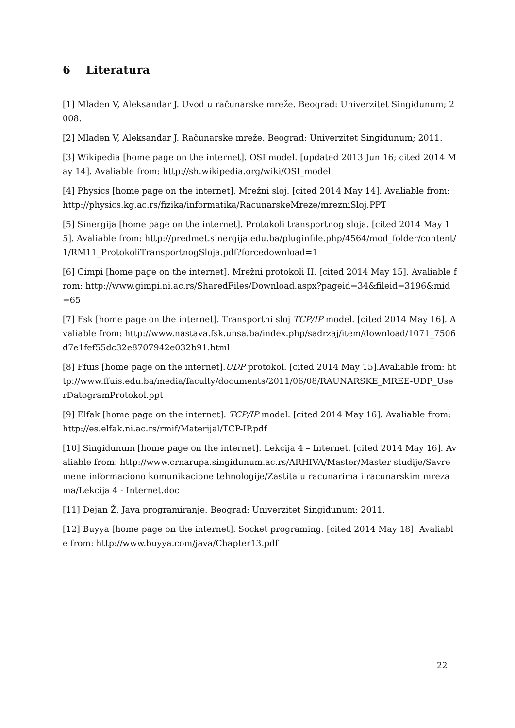6 Literatura
[1] Mladen V, Aleksandar J. Uvod u računarske mreže. Beograd: Univerzitet Singidunum; 2008.
[2] Mladen V, Aleksandar J. Računarske mreže. Beograd: Univerzitet Singidunum; 2011.
[3] Wikipedia [home page on the internet]. OSI model. [updated 2013 Jun 16; cited 2014 May 14]. Avaliable from: http://sh.wikipedia.org/wiki/OSI_model
[4] Physics [home page on the internet]. Mrežni sloj. [cited 2014 May 14]. Avaliable from: http://physics.kg.ac.rs/fizika/informatika/RacunarskeMreze/mrezniSloj.PPT
[5] Sinergija [home page on the internet]. Protokoli transportnog sloja. [cited 2014 May 15]. Avaliable from: http://predmet.sinergija.edu.ba/pluginfile.php/4564/mod_folder/content/1/RM11_ProtokoliTransportnogSloja.pdf?forcedownload=1
[6] Gimpi [home page on the internet]. Mrežni protokoli II. [cited 2014 May 15]. Avaliable from: http://www.gimpi.ni.ac.rs/SharedFiles/Download.aspx?pageid=34&fileid=3196&mid=65
[7] Fsk [home page on the internet]. Transportni sloj TCP/IP model. [cited 2014 May 16]. Avaliable from: http://www.nastava.fsk.unsa.ba/index.php/sadrzaj/item/download/1071_7506d7e1fef55dc32e8707942e032b91.html
[8] Ffuis [home page on the internet].UDP protokol. [cited 2014 May 15].Avaliable from: http://www.ffuis.edu.ba/media/faculty/documents/2011/06/08/RAUNARSKE_MREE-UDP_UserDatogramProtokol.ppt
[9] Elfak [home page on the internet]. TCP/IP model. [cited 2014 May 16]. Avaliable from: http://es.elfak.ni.ac.rs/rmif/Materijal/TCP-IP.pdf
[10] Singidunum [home page on the internet]. Lekcija 4 – Internet. [cited 2014 May 16]. Avaliable from: http://www.crnarupa.singidunum.ac.rs/ARHIVA/Master/Master studije/Savremene informaciono komunikacione tehnologije/Zastita u racunarima i racunarskim mrezama/Lekcija 4 - Internet.doc
[11] Dejan Ž. Java programiranje. Beograd: Univerzitet Singidunum; 2011.
[12] Buyya [home page on the internet]. Socket programing. [cited 2014 May 18]. Avaliable from: http://www.buyya.com/java/Chapter13.pdf
22